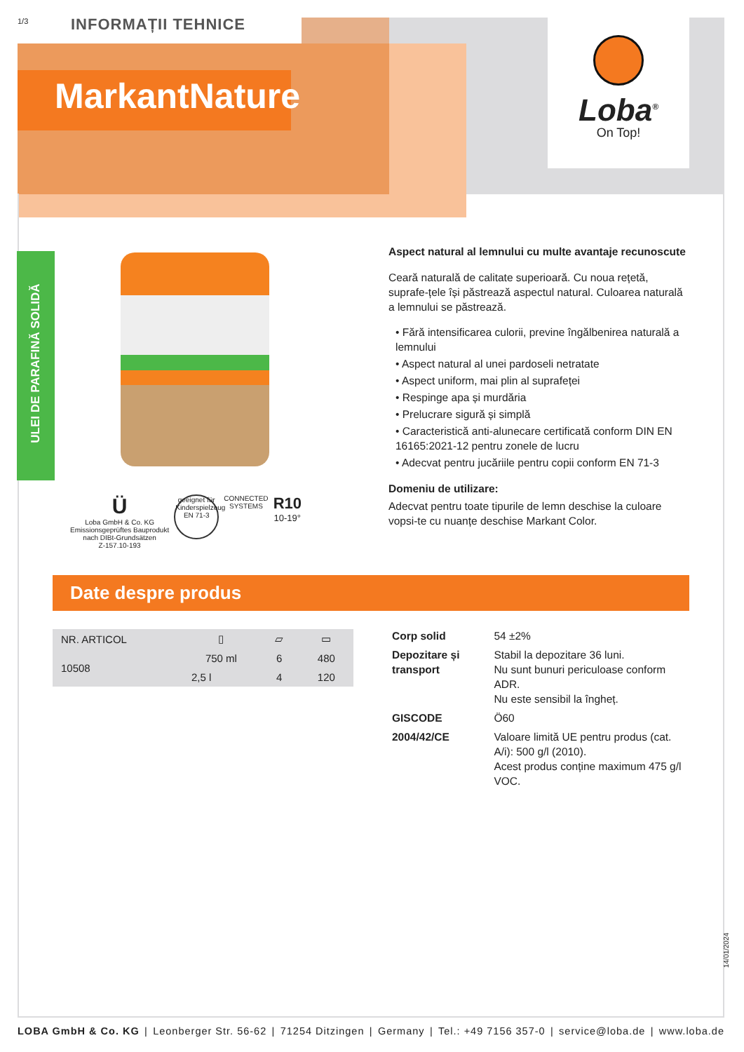1/3 INFORMAȚII TEHNICE
MarkantNature
Loba<sup>®</sup>
On Top!
ULEI DE PARAFINĂ SOLIDĂ
Aspect natural al lemnului cu multe avantaje recunoscute
Ceară naturală de calitate superioară. Cu noua rețetă, suprafe-țele își păstrează aspectul natural. Culoarea naturală a lemnului se păstrează.
• Fără intensificarea culorii, previne îngălbenirea naturală a lemnului
• Aspect natural al unei pardoseli netratate
• Aspect uniform, mai plin al suprafeței
• Respinge apa și murdăria
• Prelucrare sigură și simplă
• Caracteristică anti-alunecare certificată conform DIN EN 16165:2021-12 pentru zonele de lucru
• Adecvat pentru jucăriile pentru copii conform EN 71-3
Domeniu de utilizare:
Adecvat pentru toate tipurile de lemn deschise la culoare vopsi-te cu nuanțe deschise Markant Color.
Ü
Loba GmbH & Co. KG
Emissionsgeprüftes Bauprodukt
nach DIBt-Grundsätzen
Z-157.10-193
geeignet für Kinderspielzeug
EN 71-3
CONNECTED
SYSTEMS
R10
10-19°
Date despre produs
| NR. ARTICOL | ▯ | ▱ | ▭ |
| --- | --- | --- | --- |
| 10508 | 750 ml | 6 | 480 |
| | 2,5 l | 4 | 120 |
| Corp solid | 54 ±2% |
| Depozitare și transport | Stabil la depozitare 36 luni. Nu sunt bunuri periculoase conform ADR. Nu este sensibil la îngheț. |
| GISCODE | Ö60 |
| 2004/42/CE | Valoare limită UE pentru produs (cat. A/i): 500 g/l (2010). Acest produs conține maximum 475 g/l VOC. |
14/01/2024
LOBA GmbH & Co. KG | Leonberger Str. 56-62 | 71254 Ditzingen | Germany | Tel.: +49 7156 357-0 | service@loba.de | www.loba.de